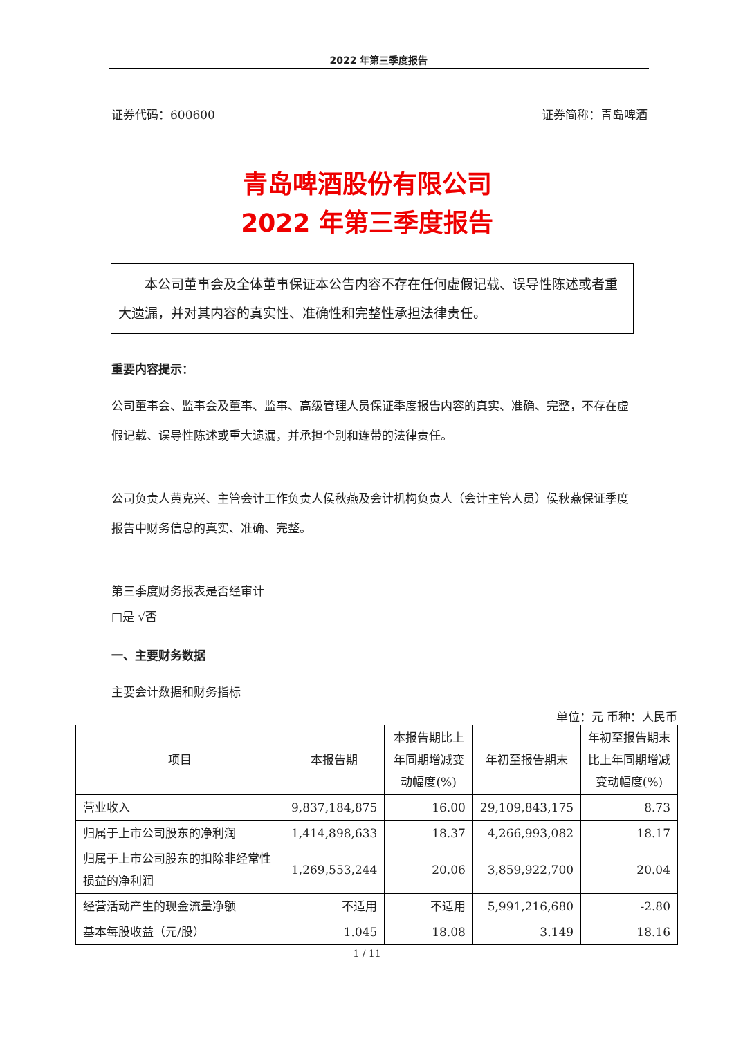2022 年第三季度报告
证券代码：600600 证券简称：青岛啤酒
青岛啤酒股份有限公司
2022 年第三季度报告
本公司董事会及全体董事保证本公告内容不存在任何虚假记载、误导性陈述或者重大遗漏，并对其内容的真实性、准确性和完整性承担法律责任。
重要内容提示：
公司董事会、监事会及董事、监事、高级管理人员保证季度报告内容的真实、准确、完整，不存在虚假记载、误导性陈述或重大遗漏，并承担个别和连带的法律责任。
公司负责人黄克兴、主管会计工作负责人侯秋燕及会计机构负责人（会计主管人员）侯秋燕保证季度报告中财务信息的真实、准确、完整。
第三季度财务报表是否经审计
□是 √否
一、主要财务数据
主要会计数据和财务指标
单位：元 币种：人民币
| 项目 | 本报告期 | 本报告期比上年同期增减变动幅度(%) | 年初至报告期末 | 年初至报告期末比上年同期增减变动幅度(%) |
| --- | --- | --- | --- | --- |
| 营业收入 | 9,837,184,875 | 16.00 | 29,109,843,175 | 8.73 |
| 归属于上市公司股东的净利润 | 1,414,898,633 | 18.37 | 4,266,993,082 | 18.17 |
| 归属于上市公司股东的扣除非经常性损益的净利润 | 1,269,553,244 | 20.06 | 3,859,922,700 | 20.04 |
| 经营活动产生的现金流量净额 | 不适用 | 不适用 | 5,991,216,680 | -2.80 |
| 基本每股收益（元/股） | 1.045 | 18.08 | 3.149 | 18.16 |
1 / 11